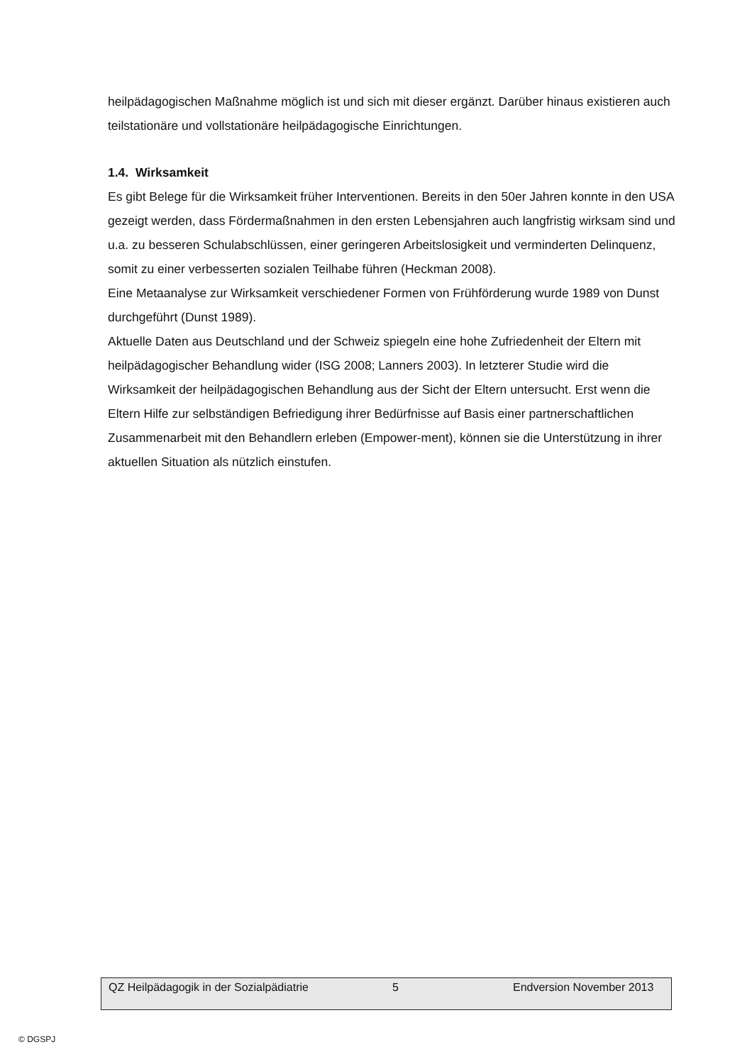heilpädagogischen Maßnahme möglich ist und sich mit dieser ergänzt. Darüber hinaus existieren auch teilstationäre und vollstationäre heilpädagogische Einrichtungen.
1.4. Wirksamkeit
Es gibt Belege für die Wirksamkeit früher Interventionen. Bereits in den 50er Jahren konnte in den USA gezeigt werden, dass Fördermaßnahmen in den ersten Lebensjahren auch langfristig wirksam sind und u.a. zu besseren Schulabschlüssen, einer geringeren Arbeitslosigkeit und verminderten Delinquenz, somit zu einer verbesserten sozialen Teilhabe führen (Heckman 2008).
Eine Metaanalyse zur Wirksamkeit verschiedener Formen von Frühförderung wurde 1989 von Dunst durchgeführt (Dunst 1989).
Aktuelle Daten aus Deutschland und der Schweiz spiegeln eine hohe Zufriedenheit der Eltern mit heilpädagogischer Behandlung wider (ISG 2008; Lanners 2003). In letzterer Studie wird die Wirksamkeit der heilpädagogischen Behandlung aus der Sicht der Eltern untersucht. Erst wenn die Eltern Hilfe zur selbständigen Befriedigung ihrer Bedürfnisse auf Basis einer partnerschaftlichen Zusammenarbeit mit den Behandlern erleben (Empower-ment), können sie die Unterstützung in ihrer aktuellen Situation als nützlich einstufen.
QZ Heilpädagogik in der Sozialpädiatrie 5 Endversion November 2013
© DGSPJ